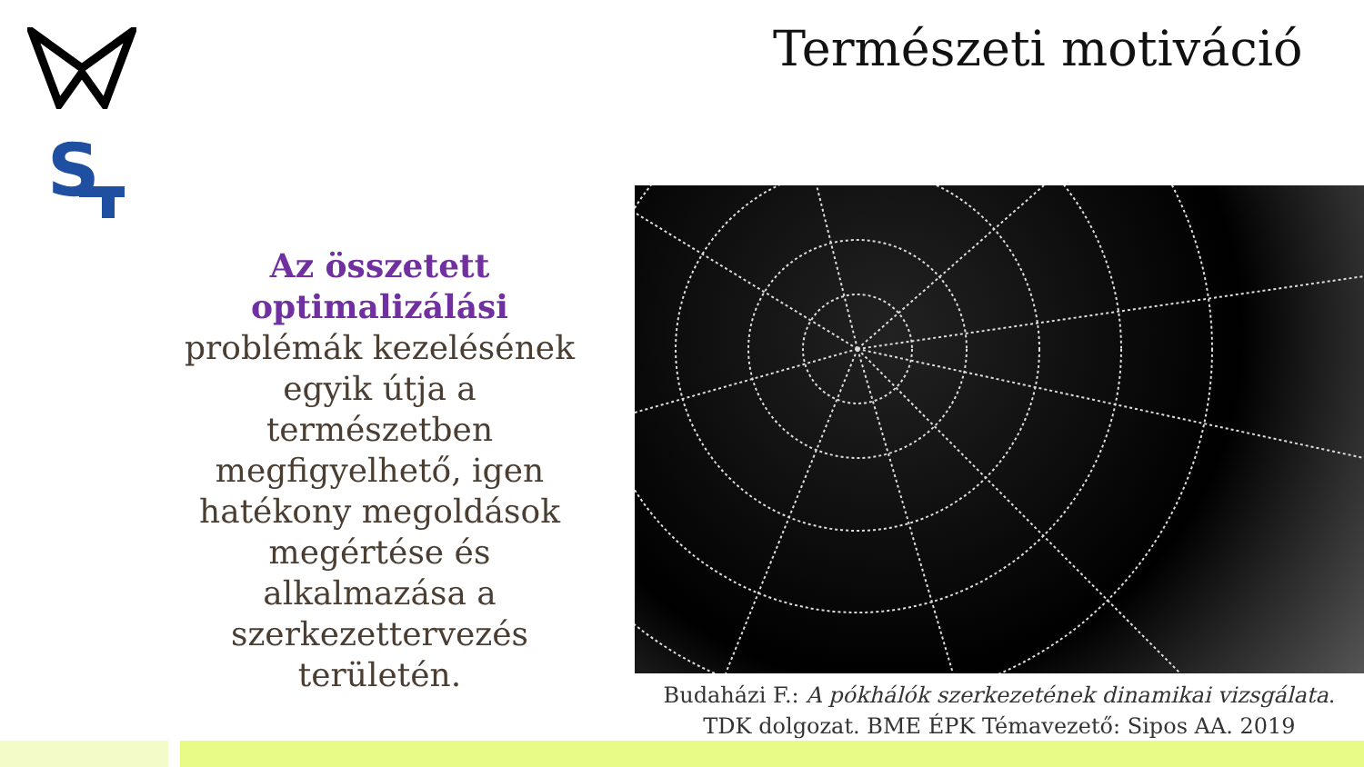S
Természeti motiváció
Az összetett optimalizálási problémák kezelésének egyik útja a természetben megfigyelhető, igen hatékony megoldások megértése és alkalmazása a szerkezettervezés területén.
Budaházi F.: A pókhálók szerkezetének dinamikai vizsgálata.
TDK dolgozat. BME ÉPK Témavezető: Sipos AA. 2019